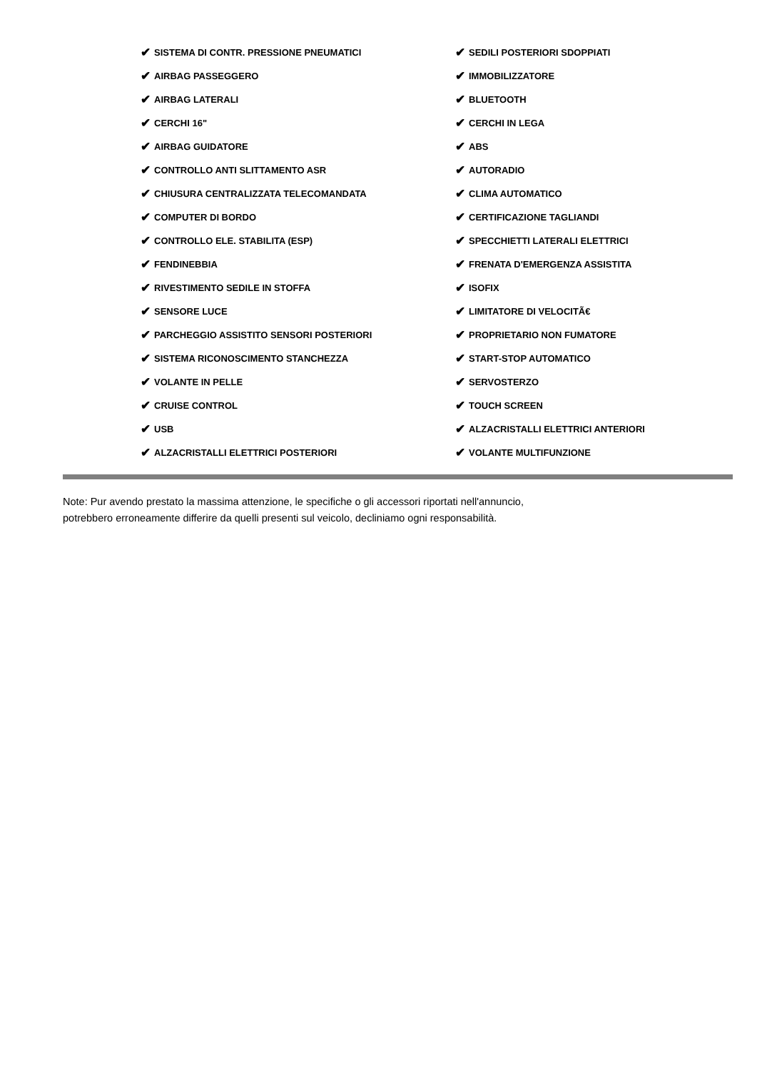✔ SISTEMA DI CONTR. PRESSIONE PNEUMATICI
✔ AIRBAG PASSEGGERO
✔ AIRBAG LATERALI
✔ CERCHI 16"
✔ AIRBAG GUIDATORE
✔ CONTROLLO ANTI SLITTAMENTO ASR
✔ CHIUSURA CENTRALIZZATA TELECOMANDATA
✔ COMPUTER DI BORDO
✔ CONTROLLO ELE. STABILITA (ESP)
✔ FENDINEBBIA
✔ RIVESTIMENTO SEDILE IN STOFFA
✔ SENSORE LUCE
✔ PARCHEGGIO ASSISTITO SENSORI POSTERIORI
✔ SISTEMA RICONOSCIMENTO STANCHEZZA
✔ VOLANTE IN PELLE
✔ CRUISE CONTROL
✔ USB
✔ ALZACRISTALLI ELETTRICI POSTERIORI
✔ SEDILI POSTERIORI SDOPPIATI
✔ IMMOBILIZZATORE
✔ BLUETOOTH
✔ CERCHI IN LEGA
✔ ABS
✔ AUTORADIO
✔ CLIMA AUTOMATICO
✔ CERTIFICAZIONE TAGLIANDI
✔ SPECCHIETTI LATERALI ELETTRICI
✔ FRENATA D'EMERGENZA ASSISTITA
✔ ISOFIX
✔ LIMITATORE DI VELOCITÃ€
✔ PROPRIETARIO NON FUMATORE
✔ START-STOP AUTOMATICO
✔ SERVOSTERZO
✔ TOUCH SCREEN
✔ ALZACRISTALLI ELETTRICI ANTERIORI
✔ VOLANTE MULTIFUNZIONE
Note: Pur avendo prestato la massima attenzione, le specifiche o gli accessori riportati nell'annuncio,
potrebbero erroneamente differire da quelli presenti sul veicolo, decliniamo ogni responsabilità.